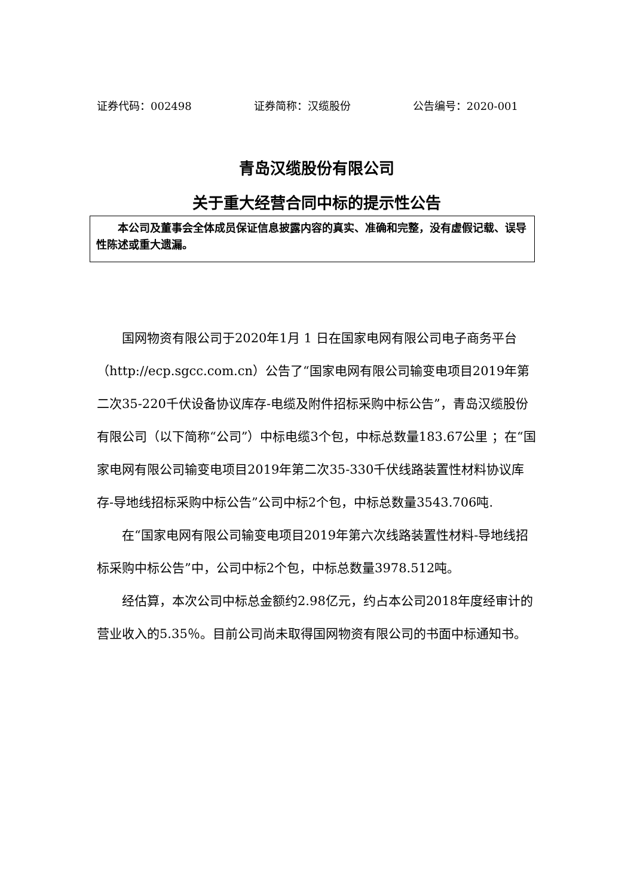证券代码：002498 证券简称：汉缆股份 公告编号：2020-001
青岛汉缆股份有限公司
关于重大经营合同中标的提示性公告
本公司及董事会全体成员保证信息披露内容的真实、准确和完整，没有虚假记载、误导性陈述或重大遗漏。
国网物资有限公司于2020年1月 1 日在国家电网有限公司电子商务平台（http://ecp.sgcc.com.cn）公告了“国家电网有限公司输变电项目2019年第二次35-220千伏设备协议库存-电缆及附件招标采购中标公告”，青岛汉缆股份有限公司（以下简称“公司”）中标电缆3个包，中标总数量183.67公里 ；在“国家电网有限公司输变电项目2019年第二次35-330千伏线路装置性材料协议库存-导地线招标采购中标公告”公司中标2个包，中标总数量3543.706吨.
在“国家电网有限公司输变电项目2019年第六次线路装置性材料-导地线招标采购中标公告”中，公司中标2个包，中标总数量3978.512吨。
经估算，本次公司中标总金额约2.98亿元，约占本公司2018年度经审计的营业收入的5.35％。目前公司尚未取得国网物资有限公司的书面中标通知书。